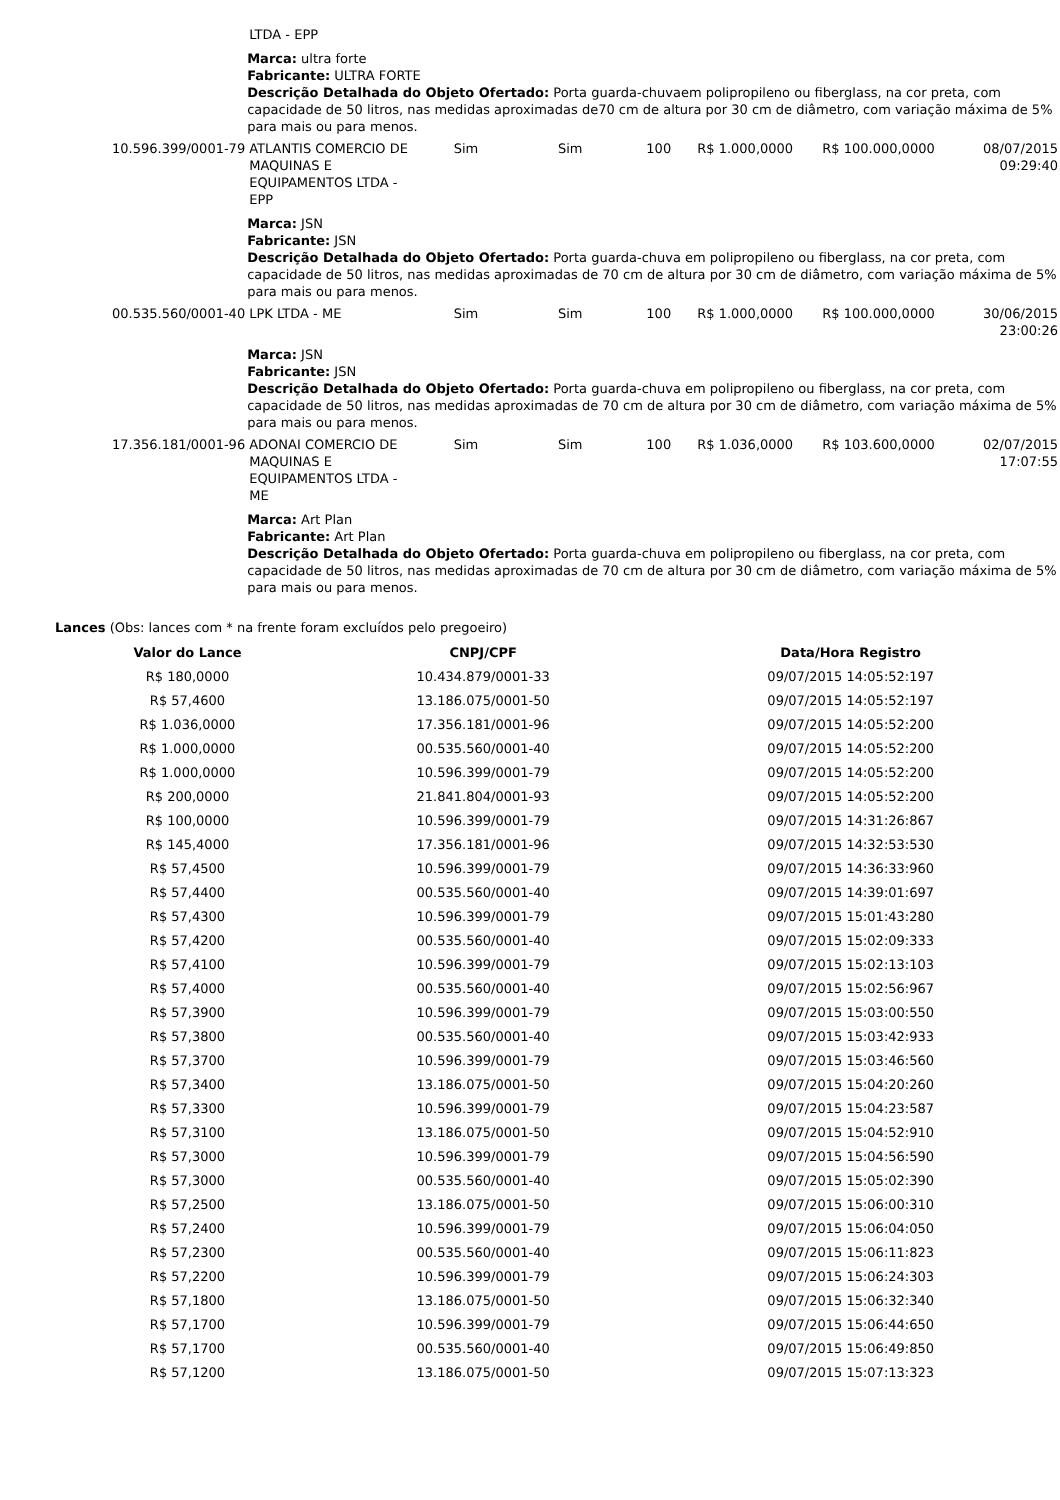| | LTDA - EPP | | | | | | |
| | Marca: ultra forte Fabricante: ULTRA FORTE Descrição Detalhada do Objeto Ofertado: Porta guarda-chuvaem polipropileno ou fiberglass, na cor preta, com capacidade de 50 litros, nas medidas aproximadas de70 cm de altura por 30 cm de diâmetro, com variação máxima de 5% para mais ou para menos. | | | | | | |
| 10.596.399/0001-79 | ATLANTIS COMERCIO DE MAQUINAS E EQUIPAMENTOS LTDA - EPP | Sim | Sim | 100 | R$ 1.000,0000 | R$ 100.000,0000 | 08/07/2015 09:29:40 |
| | Marca: JSN Fabricante: JSN Descrição Detalhada do Objeto Ofertado: Porta guarda-chuva em polipropileno ou fiberglass, na cor preta, com capacidade de 50 litros, nas medidas aproximadas de 70 cm de altura por 30 cm de diâmetro, com variação máxima de 5% para mais ou para menos. | | | | | | |
| 00.535.560/0001-40 | LPK LTDA - ME | Sim | Sim | 100 | R$ 1.000,0000 | R$ 100.000,0000 | 30/06/2015 23:00:26 |
| | Marca: JSN Fabricante: JSN Descrição Detalhada do Objeto Ofertado: Porta guarda-chuva em polipropileno ou fiberglass, na cor preta, com capacidade de 50 litros, nas medidas aproximadas de 70 cm de altura por 30 cm de diâmetro, com variação máxima de 5% para mais ou para menos. | | | | | | |
| 17.356.181/0001-96 | ADONAI COMERCIO DE MAQUINAS E EQUIPAMENTOS LTDA - ME | Sim | Sim | 100 | R$ 1.036,0000 | R$ 103.600,0000 | 02/07/2015 17:07:55 |
| | Marca: Art Plan Fabricante: Art Plan Descrição Detalhada do Objeto Ofertado: Porta guarda-chuva em polipropileno ou fiberglass, na cor preta, com capacidade de 50 litros, nas medidas aproximadas de 70 cm de altura por 30 cm de diâmetro, com variação máxima de 5% para mais ou para menos. | | | | | | |
Lances (Obs: lances com * na frente foram excluídos pelo pregoeiro)
| Valor do Lance | CNPJ/CPF | Data/Hora Registro |
| --- | --- | --- |
| R$ 180,0000 | 10.434.879/0001-33 | 09/07/2015 14:05:52:197 |
| R$ 57,4600 | 13.186.075/0001-50 | 09/07/2015 14:05:52:197 |
| R$ 1.036,0000 | 17.356.181/0001-96 | 09/07/2015 14:05:52:200 |
| R$ 1.000,0000 | 00.535.560/0001-40 | 09/07/2015 14:05:52:200 |
| R$ 1.000,0000 | 10.596.399/0001-79 | 09/07/2015 14:05:52:200 |
| R$ 200,0000 | 21.841.804/0001-93 | 09/07/2015 14:05:52:200 |
| R$ 100,0000 | 10.596.399/0001-79 | 09/07/2015 14:31:26:867 |
| R$ 145,4000 | 17.356.181/0001-96 | 09/07/2015 14:32:53:530 |
| R$ 57,4500 | 10.596.399/0001-79 | 09/07/2015 14:36:33:960 |
| R$ 57,4400 | 00.535.560/0001-40 | 09/07/2015 14:39:01:697 |
| R$ 57,4300 | 10.596.399/0001-79 | 09/07/2015 15:01:43:280 |
| R$ 57,4200 | 00.535.560/0001-40 | 09/07/2015 15:02:09:333 |
| R$ 57,4100 | 10.596.399/0001-79 | 09/07/2015 15:02:13:103 |
| R$ 57,4000 | 00.535.560/0001-40 | 09/07/2015 15:02:56:967 |
| R$ 57,3900 | 10.596.399/0001-79 | 09/07/2015 15:03:00:550 |
| R$ 57,3800 | 00.535.560/0001-40 | 09/07/2015 15:03:42:933 |
| R$ 57,3700 | 10.596.399/0001-79 | 09/07/2015 15:03:46:560 |
| R$ 57,3400 | 13.186.075/0001-50 | 09/07/2015 15:04:20:260 |
| R$ 57,3300 | 10.596.399/0001-79 | 09/07/2015 15:04:23:587 |
| R$ 57,3100 | 13.186.075/0001-50 | 09/07/2015 15:04:52:910 |
| R$ 57,3000 | 10.596.399/0001-79 | 09/07/2015 15:04:56:590 |
| R$ 57,3000 | 00.535.560/0001-40 | 09/07/2015 15:05:02:390 |
| R$ 57,2500 | 13.186.075/0001-50 | 09/07/2015 15:06:00:310 |
| R$ 57,2400 | 10.596.399/0001-79 | 09/07/2015 15:06:04:050 |
| R$ 57,2300 | 00.535.560/0001-40 | 09/07/2015 15:06:11:823 |
| R$ 57,2200 | 10.596.399/0001-79 | 09/07/2015 15:06:24:303 |
| R$ 57,1800 | 13.186.075/0001-50 | 09/07/2015 15:06:32:340 |
| R$ 57,1700 | 10.596.399/0001-79 | 09/07/2015 15:06:44:650 |
| R$ 57,1700 | 00.535.560/0001-40 | 09/07/2015 15:06:49:850 |
| R$ 57,1200 | 13.186.075/0001-50 | 09/07/2015 15:07:13:323 |